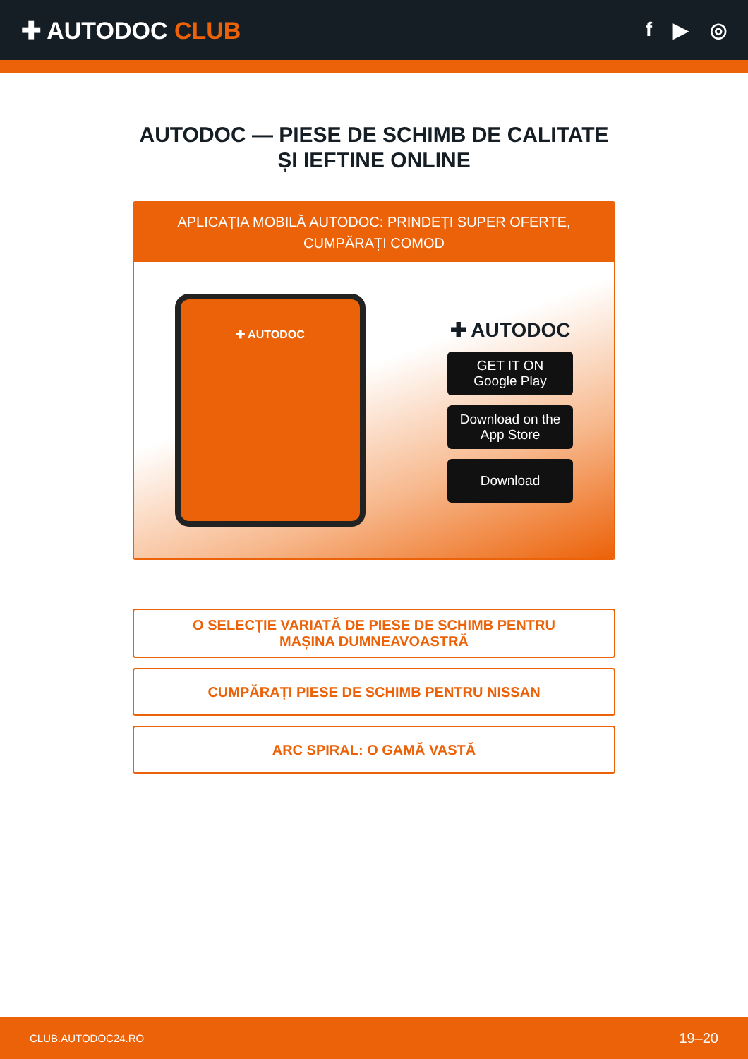✚ AUTODOC CLUB
f ▶ ◎
AUTODOC — PIESE DE SCHIMB DE CALITATE ȘI IEFTINE ONLINE
APLICAȚIA MOBILĂ AUTODOC: PRINDEȚI SUPER OFERTE, CUMPĂRAȚI COMOD
✚ AUTODOC
✚ AUTODOC
GET IT ON
Google Play
Download on the
App Store
Download
O SELECȚIE VARIATĂ DE PIESE DE SCHIMB PENTRU MAȘINA DUMNEAVOASTRĂ
CUMPĂRAȚI PIESE DE SCHIMB PENTRU NISSAN
ARC SPIRAL: O GAMĂ VASTĂ
CLUB.AUTODOC24.RO 19–20